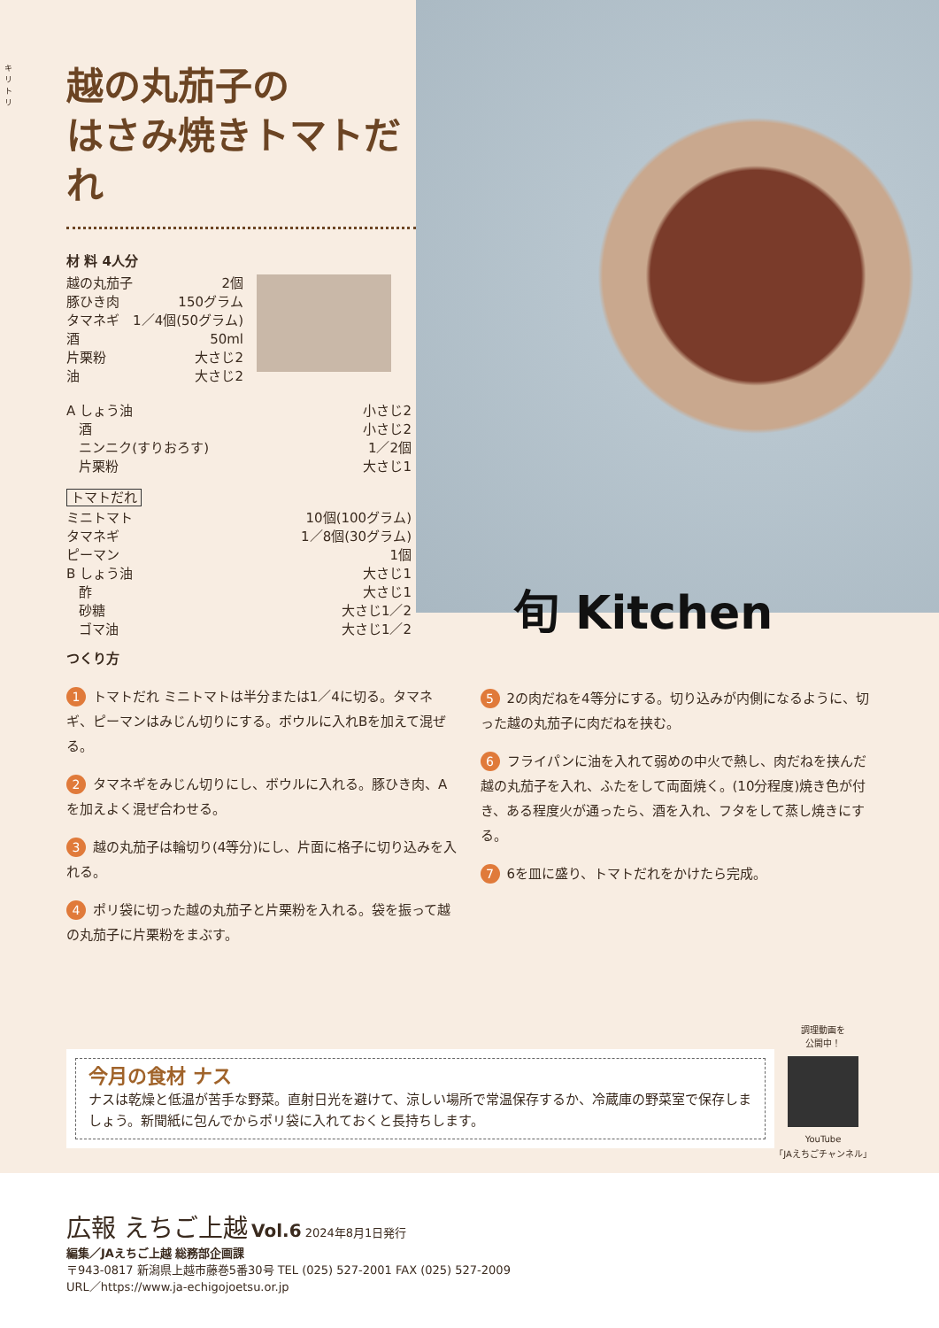越の丸茄子の
はさみ焼きトマトだれ
材 料 4人分
越の丸茄子 2個
豚ひき肉 150グラム
タマネギ 1／4個(50グラム)
酒 50ml
片栗粉 大さじ2
油 大さじ2
A しょう油 小さじ2
酒 小さじ2
ニンニク(すりおろす) 1／2個
片栗粉 大さじ1
トマトだれ
ミニトマト 10個(100グラム)
タマネギ 1／8個(30グラム)
ピーマン 1個
B しょう油 大さじ1
酢 大さじ1
砂糖 大さじ1／2
ゴマ油 大さじ1／2
旬 Kitchen
つくり方
1 トマトだれ ミニトマトは半分または1／4に切る。タマネギ、ピーマンはみじん切りにする。ボウルに入れBを加えて混ぜる。
2 タマネギをみじん切りにし、ボウルに入れる。豚ひき肉、Aを加えよく混ぜ合わせる。
3 越の丸茄子は輪切り(4等分)にし、片面に格子に切り込みを入れる。
4 ポリ袋に切った越の丸茄子と片栗粉を入れる。袋を振って越の丸茄子に片栗粉をまぶす。
5 2の肉だねを4等分にする。切り込みが内側になるように、切った越の丸茄子に肉だねを挟む。
6 フライパンに油を入れて弱めの中火で熱し、肉だねを挟んだ越の丸茄子を入れ、ふたをして両面焼く。(10分程度)焼き色が付き、ある程度火が通ったら、酒を入れ、フタをして蒸し焼きにする。
7 6を皿に盛り、トマトだれをかけたら完成。
今月の食材 ナス
ナスは乾燥と低温が苦手な野菜。直射日光を避けて、涼しい場所で常温保存するか、冷蔵庫の野菜室で保存しましょう。新聞紙に包んでからポリ袋に入れておくと長持ちします。
調理動画を
公開中！
YouTube
「JAえちごチャンネル」
キリトリ
広報 えちご上越 Vol.6 2024年8月1日発行
編集／JAえちご上越 総務部企画課
〒943-0817 新潟県上越市藤巻5番30号 TEL (025) 527-2001 FAX (025) 527-2009
URL／https://www.ja-echigojoetsu.or.jp